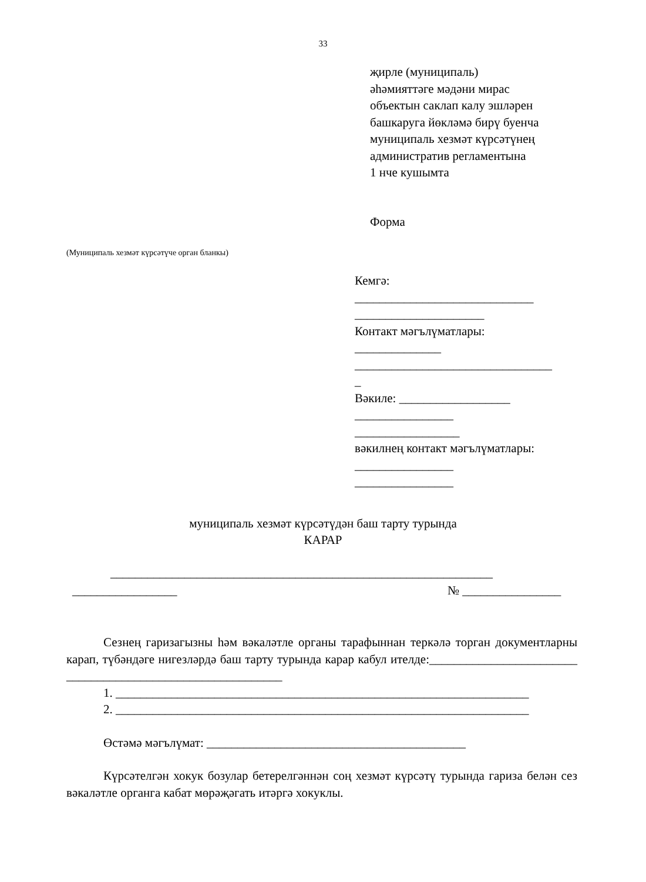33
җирле (муниципаль)
әһәмияттәге мәдәни мирас
объектын саклап калу эшләрен
башкаруга йөкләмә бирү буенча
муниципаль хезмәт күрсәтүнең
административ регламентына
1 нче кушымта
Форма
(Муниципаль хезмәт күрсәтүче орган бланкы)
Кемгә:
_____________________________
_____________________
Контакт мәгълүматлары:
______________
________________________________
_
Вәкиле: __________________
________________
_________________
вәкилнең контакт мәгълүматлары:
________________
________________
муниципаль хезмәт күрсәтүдән баш тарту турында
КАРАР
______________________________________________________________
_________________ № ________________
Сезнең гаризагызны һәм вәкаләтле органы тарафыннан теркәлә торган документларны карап, түбәндәге нигезләрдә баш тарту турында карар кабул ителде:________________________ ___________________________________
1. ___________________________________________________________________
2. ___________________________________________________________________
Өстәмә мәгълүмат: __________________________________________
Күрсәтелгән хокук бозулар бетерелгәннән соң хезмәт күрсәтү турында гариза белән сез вәкаләтле органга кабат мөрәҗәгать итәргә хокуклы.